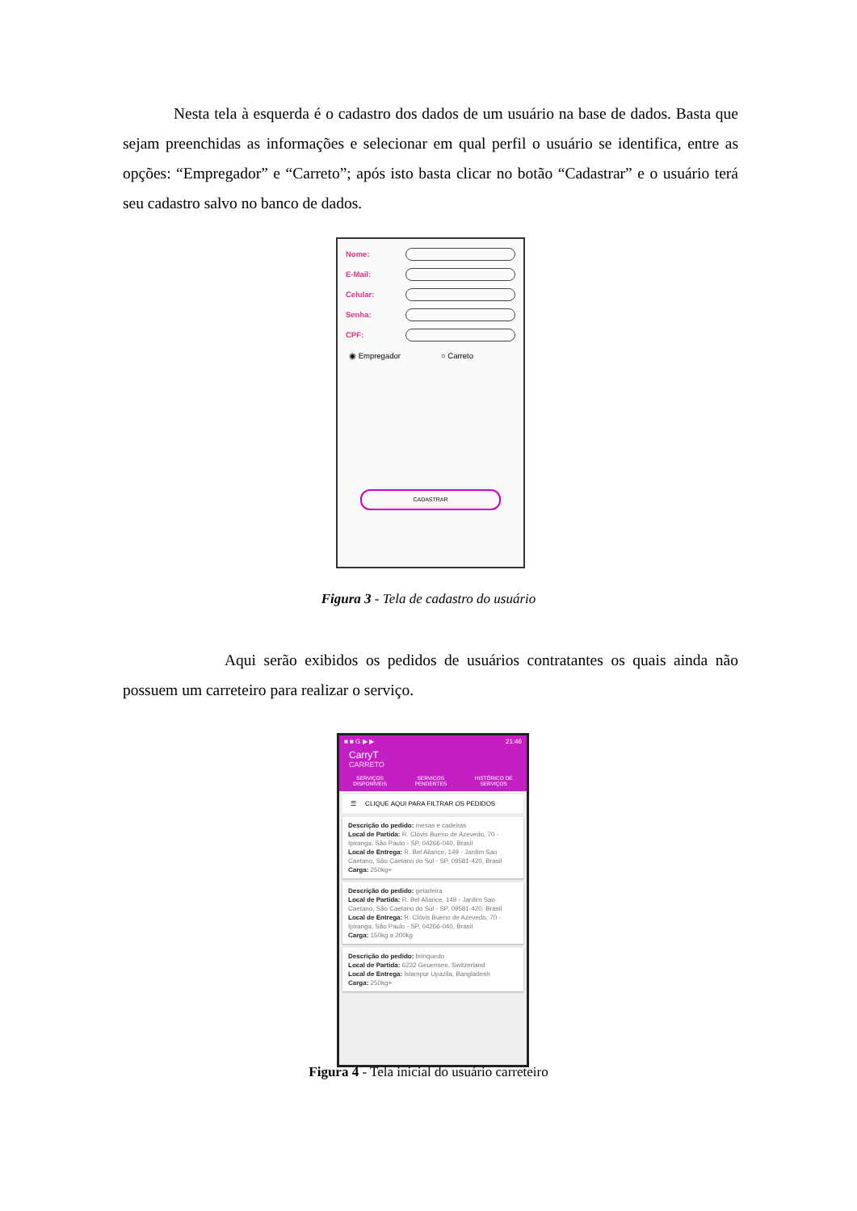Nesta tela à esquerda é o cadastro dos dados de um usuário na base de dados. Basta que sejam preenchidas as informações e selecionar em qual perfil o usuário se identifica, entre as opções: “Empregador” e “Carreto”; após isto basta clicar no botão “Cadastrar” e o usuário terá seu cadastro salvo no banco de dados.
Nome:
E-Mail:
Celular:
Senha:
CPF:
◉ Empregador ○ Carreto
CADASTRAR
Figura 3 - Tela de cadastro do usuário
Aqui serão exibidos os pedidos de usuários contratantes os quais ainda não possuem um carreteiro para realizar o serviço.
■ ■ G ▶ ▶ 21:46
CarryT
CARRETO
SERVIÇOS
DISPONÍVEIS SERVIÇOS
PENDENTES HISTÓRICO DE
SERVIÇOS
☰ CLIQUE AQUI PARA FILTRAR OS PEDIDOS
Descrição do pedido: mesas e cadeiras
Local de Partida: R. Clóvis Bueno de Azevedo, 70 - Ipiranga, São Paulo - SP, 04266-040, Brasil
Local de Entrega: R. Bel Aliance, 149 - Jardim Sao Caetano, São Caetano do Sul - SP, 09581-420, Brasil
Carga: 250kg+
Descrição do pedido: geladeira
Local de Partida: R. Bel Aliance, 149 - Jardim Sao Caetano, São Caetano do Sul - SP, 09581-420, Brasil
Local de Entrega: R. Clóvis Bueno de Azevedo, 70 - Ipiranga, São Paulo - SP, 04266-040, Brasil
Carga: 150kg a 200kg
Descrição do pedido: brinquedo
Local de Partida: 6232 Geuensee, Switzerland
Local de Entrega: Islampur Upazila, Bangladesh
Carga: 250kg+
Figura 4 - Tela inicial do usuário carreteiro